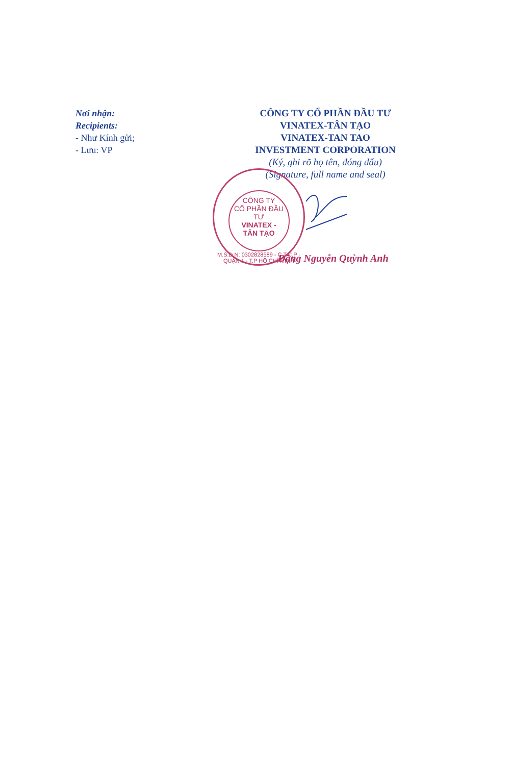Nơi nhận:
Recipients:
- Như Kính gửi;
- Lưu: VP
CÔNG TY CỔ PHẦN ĐẦU TƯ
VINATEX-TÂN TẠO
VINATEX-TAN TAO
INVESTMENT CORPORATION
(Ký, ghi rõ họ tên, đóng dấu)
(Signature, full name and seal)
CÔNG TY
CỔ PHẦN ĐẦU TƯ
VINATEX -
TÂN TẠO
M.S.D.N: 0302828589 - C.T.C.P · QUẬN 1 - T.P HỒ CHÍ MINH
Đặng Nguyễn Quỳnh Anh